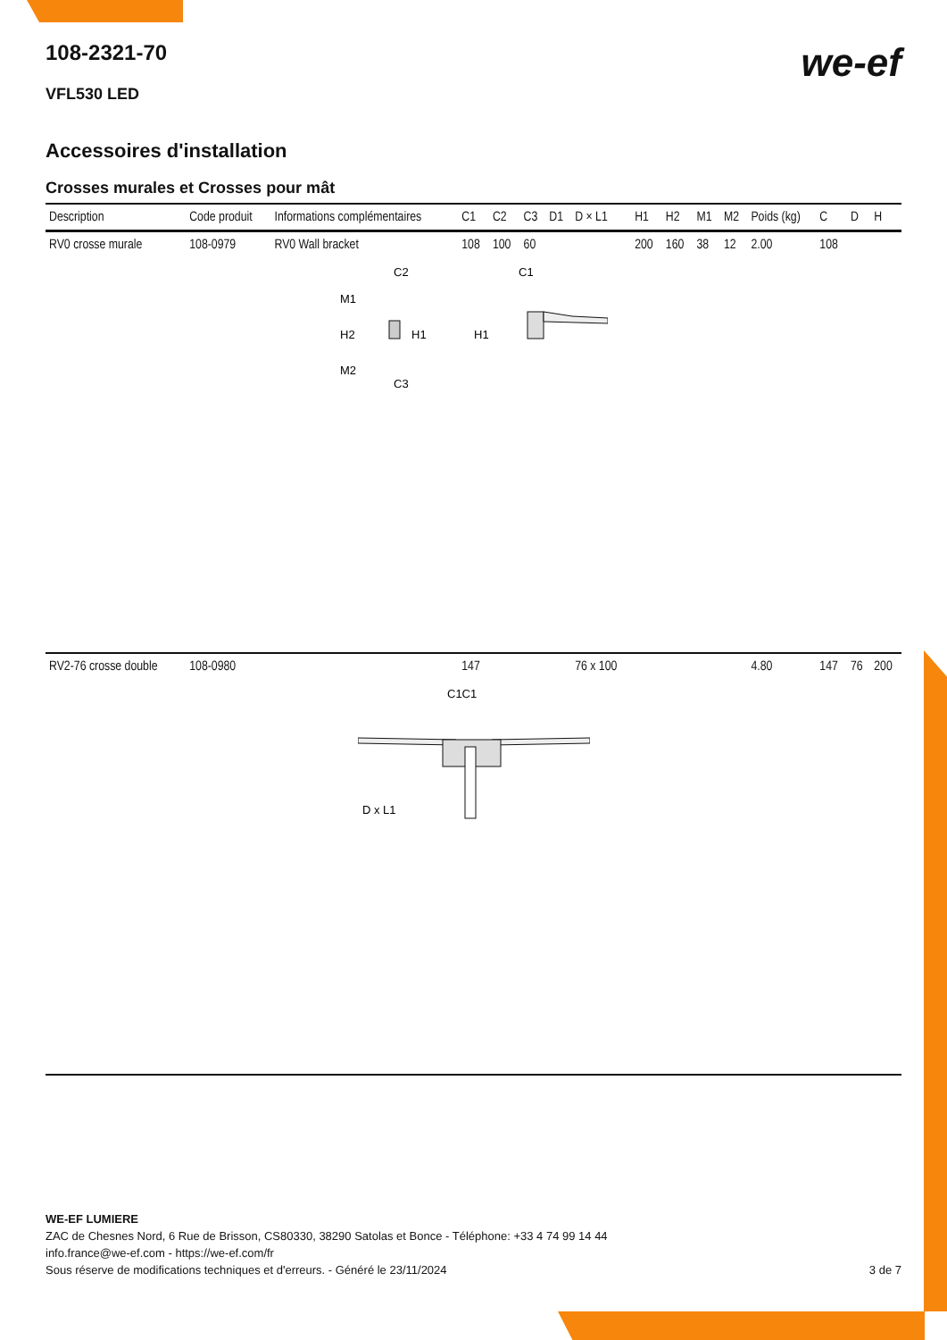108-2321-70
we-ef
VFL530 LED
Accessoires d'installation
Crosses murales et Crosses pour mât
| Description | Code produit | Informations complémentaires | C1 | C2 | C3 | D1 | D × L1 | H1 | H2 | M1 | M2 | Poids (kg) | C | D | H |
| --- | --- | --- | --- | --- | --- | --- | --- | --- | --- | --- | --- | --- | --- | --- | --- |
| RV0 crosse murale | 108-0979 | RV0 Wall bracket | 108 | 100 | 60 | | | 200 | 160 | 38 | 12 | 2.00 | 108 | | |
| C2 M1 H2 H1 M2 C3 C1 H1 | | | | | | | | | | | | | | | |
| RV2-76 crosse double | 108-0980 | | 147 | | | | 76 x 100 | | | | | 4.80 | 147 | 76 | 200 |
| C1C1 D x L1 | | | | | | | | | | | | | | | |
WE-EF LUMIERE
ZAC de Chesnes Nord, 6 Rue de Brisson, CS80330, 38290 Satolas et Bonce - Téléphone: +33 4 74 99 14 44
info.france@we-ef.com - https://we-ef.com/fr
Sous réserve de modifications techniques et d'erreurs. - Généré le 23/11/2024 3 de 7